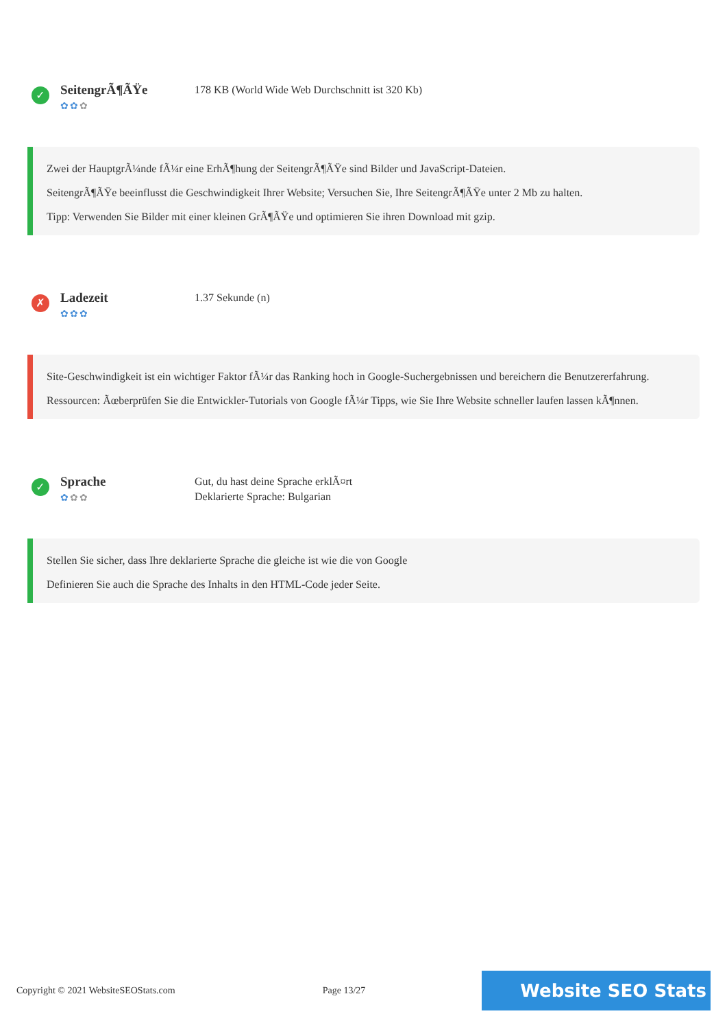✓
SeitengrÃ¶ÃŸe
✿✿✿
178 KB (World Wide Web Durchschnitt ist 320 Kb)
Zwei der HauptgrÃ¼nde fÃ¼r eine ErhÃ¶hung der SeitengrÃ¶ÃŸe sind Bilder und JavaScript-Dateien.
SeitengrÃ¶ÃŸe beeinflusst die Geschwindigkeit Ihrer Website; Versuchen Sie, Ihre SeitengrÃ¶ÃŸe unter 2 Mb zu halten.
Tipp: Verwenden Sie Bilder mit einer kleinen GrÃ¶ÃŸe und optimieren Sie ihren Download mit gzip.
✗
Ladezeit
✿✿✿
1.37 Sekunde (n)
Site-Geschwindigkeit ist ein wichtiger Faktor fÃ¼r das Ranking hoch in Google-Suchergebnissen und bereichern die Benutzererfahrung.
Ressourcen: Ãœberprüfen Sie die Entwickler-Tutorials von Google fÃ¼r Tipps, wie Sie Ihre Website schneller laufen lassen kÃ¶nnen.
✓
Sprache
✿✿✿
Gut, du hast deine Sprache erklÃ¤rt
Deklarierte Sprache: Bulgarian
Stellen Sie sicher, dass Ihre deklarierte Sprache die gleiche ist wie die von Google
Definieren Sie auch die Sprache des Inhalts in den HTML-Code jeder Seite.
Copyright © 2021 WebsiteSEOStats.com Page 13/27 Website SEO Stats